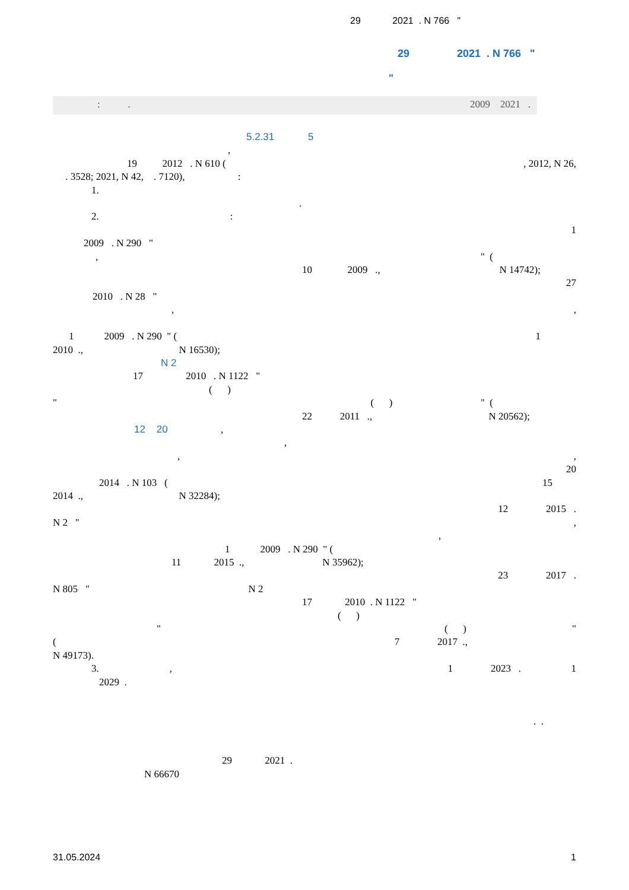29 2021 . N 766 "
29 2021 . N 766 "
"
: . 2009 2021 .
5.2.31 5
,
19 2012 . N 610 (, 2012, N 26,
. 3528; 2021, N 42, . 7120), :
1.
.
2. :
1
2009 . N 290 "
, " (
10 2009 ., N 14742);
27
2010 . N 28 "
,,
1 2009 . N 290 " (1
2010 ., N 16530);
N 2
17 2010 . N 1122 "
( )
" ( ) " (
22 2011 ., N 20562);
12 20 ,
,
,,
20
2014 . N 103 (15
2014 ., N 32284);
12 2015 .
N 2 ",
,
1 2009 . N 290 " (
11 2015 ., N 35962);
23 2017 .
N 805 " N 2
17 2010 . N 1122 "
( )
" ( ) "
(7 2017 .,
N 49173).
3. , 1 2023 . 1
2029 .
. .
29 2021 .
N 66670
31.05.2024 1